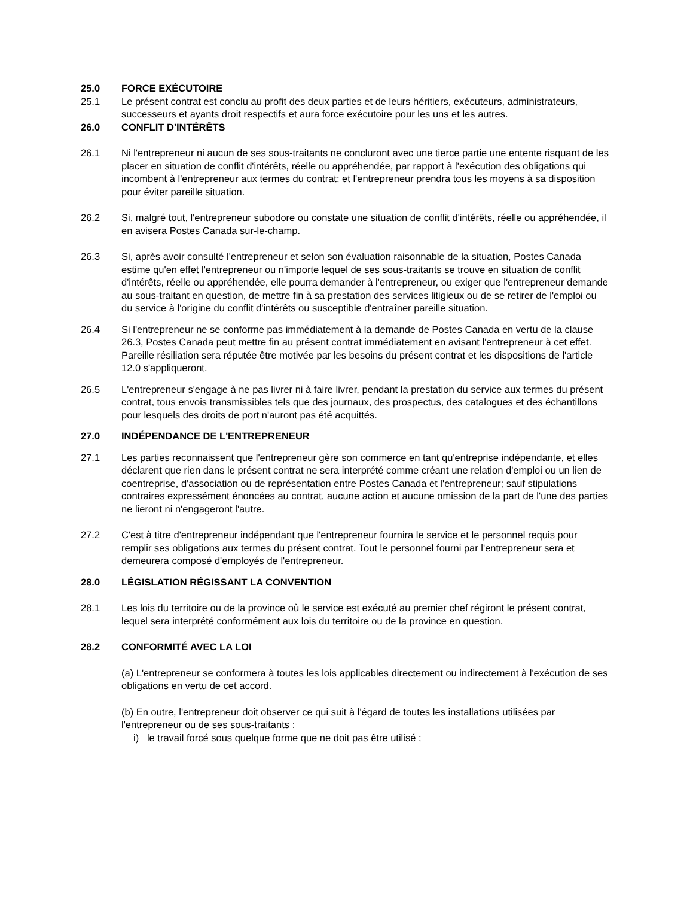25.0 FORCE EXÉCUTOIRE
25.1 Le présent contrat est conclu au profit des deux parties et de leurs héritiers, exécuteurs, administrateurs, successeurs et ayants droit respectifs et aura force exécutoire pour les uns et les autres.
26.0 CONFLIT D'INTÉRÊTS
26.1 Ni l'entrepreneur ni aucun de ses sous-traitants ne concluront avec une tierce partie une entente risquant de les placer en situation de conflit d'intérêts, réelle ou appréhendée, par rapport à l'exécution des obligations qui incombent à l'entrepreneur aux termes du contrat; et l'entrepreneur prendra tous les moyens à sa disposition pour éviter pareille situation.
26.2 Si, malgré tout, l'entrepreneur subodore ou constate une situation de conflit d'intérêts, réelle ou appréhendée, il en avisera Postes Canada sur-le-champ.
26.3 Si, après avoir consulté l'entrepreneur et selon son évaluation raisonnable de la situation, Postes Canada estime qu'en effet l'entrepreneur ou n'importe lequel de ses sous-traitants se trouve en situation de conflit d'intérêts, réelle ou appréhendée, elle pourra demander à l'entrepreneur, ou exiger que l'entrepreneur demande au sous-traitant en question, de mettre fin à sa prestation des services litigieux ou de se retirer de l'emploi ou du service à l'origine du conflit d'intérêts ou susceptible d'entraîner pareille situation.
26.4 Si l'entrepreneur ne se conforme pas immédiatement à la demande de Postes Canada en vertu de la clause 26.3, Postes Canada peut mettre fin au présent contrat immédiatement en avisant l'entrepreneur à cet effet. Pareille résiliation sera réputée être motivée par les besoins du présent contrat et les dispositions de l'article 12.0 s'appliqueront.
26.5 L'entrepreneur s'engage à ne pas livrer ni à faire livrer, pendant la prestation du service aux termes du présent contrat, tous envois transmissibles tels que des journaux, des prospectus, des catalogues et des échantillons pour lesquels des droits de port n'auront pas été acquittés.
27.0 INDÉPENDANCE DE L'ENTREPRENEUR
27.1 Les parties reconnaissent que l'entrepreneur gère son commerce en tant qu'entreprise indépendante, et elles déclarent que rien dans le présent contrat ne sera interprété comme créant une relation d'emploi ou un lien de coentreprise, d'association ou de représentation entre Postes Canada et l'entrepreneur; sauf stipulations contraires expressément énoncées au contrat, aucune action et aucune omission de la part de l'une des parties ne lieront ni n'engageront l'autre.
27.2 C'est à titre d'entrepreneur indépendant que l'entrepreneur fournira le service et le personnel requis pour remplir ses obligations aux termes du présent contrat. Tout le personnel fourni par l'entrepreneur sera et demeurera composé d'employés de l'entrepreneur.
28.0 LÉGISLATION RÉGISSANT LA CONVENTION
28.1 Les lois du territoire ou de la province où le service est exécuté au premier chef régiront le présent contrat, lequel sera interprété conformément aux lois du territoire ou de la province en question.
28.2 CONFORMITÉ AVEC LA LOI
(a) L'entrepreneur se conformera à toutes les lois applicables directement ou indirectement à l'exécution de ses obligations en vertu de cet accord.
(b) En outre, l'entrepreneur doit observer ce qui suit à l'égard de toutes les installations utilisées par l'entrepreneur ou de ses sous-traitants :
i) le travail forcé sous quelque forme que ne doit pas être utilisé ;